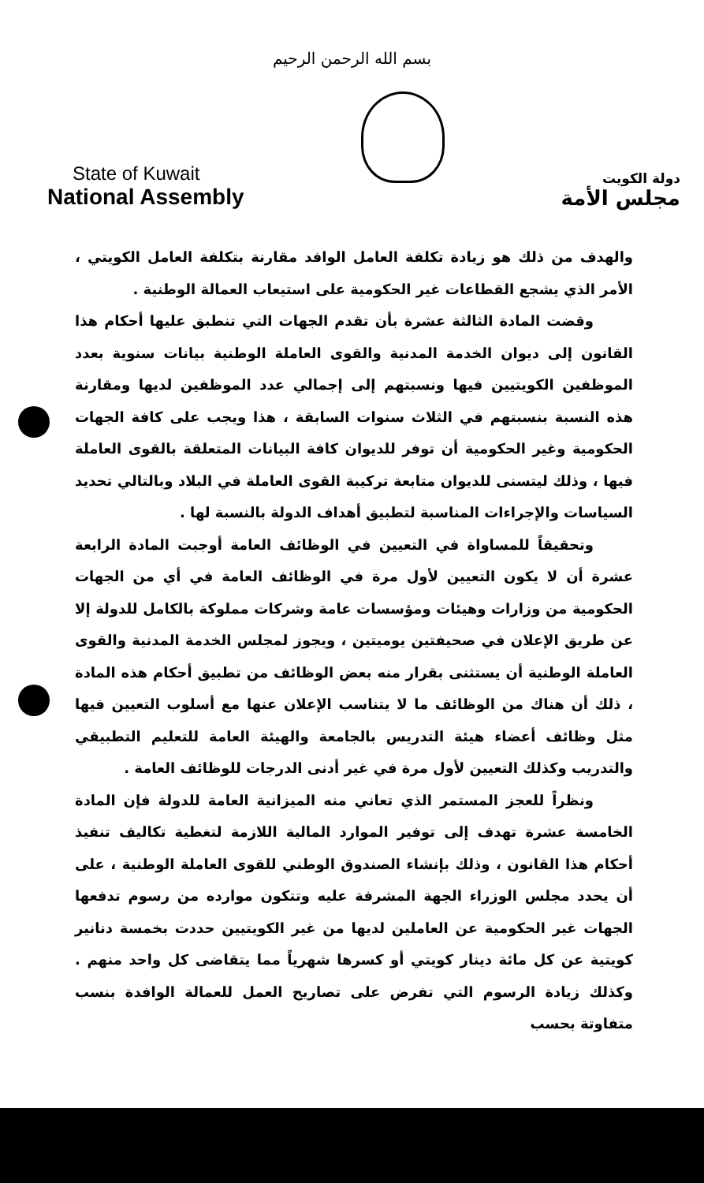بسم الله الرحمن الرحيم
State of Kuwait
National Assembly
دولة الكويت
مجلس الأمة
والهدف من ذلك هو زيادة تكلفة العامل الوافد مقارنة بتكلفة العامل الكويتي ، الأمر الذي يشجع القطاعات غير الحكومية على استيعاب العمالة الوطنية .
وقضت المادة الثالثة عشرة بأن تقدم الجهات التي تنطبق عليها أحكام هذا القانون إلى ديوان الخدمة المدنية والقوى العاملة الوطنية بيانات سنوية بعدد الموظفين الكويتيين فيها ونسبتهم إلى إجمالي عدد الموظفين لديها ومقارنة هذه النسبة بنسبتهم في الثلاث سنوات السابقة ، هذا ويجب على كافة الجهات الحكومية وغير الحكومية أن توفر للديوان كافة البيانات المتعلقة بالقوى العاملة فيها ، وذلك ليتسنى للديوان متابعة تركيبة القوى العاملة في البلاد وبالتالي تحديد السياسات والإجراءات المناسبة لتطبيق أهداف الدولة بالنسبة لها .
وتحقيقاً للمساواة في التعيين في الوظائف العامة أوجبت المادة الرابعة عشرة أن لا يكون التعيين لأول مرة في الوظائف العامة في أي من الجهات الحكومية من وزارات وهيئات ومؤسسات عامة وشركات مملوكة بالكامل للدولة إلا عن طريق الإعلان في صحيفتين يوميتين ، ويجوز لمجلس الخدمة المدنية والقوى العاملة الوطنية أن يستثنى بقرار منه بعض الوظائف من تطبيق أحكام هذه المادة ، ذلك أن هناك من الوظائف ما لا يتناسب الإعلان عنها مع أسلوب التعيين فيها مثل وظائف أعضاء هيئة التدريس بالجامعة والهيئة العامة للتعليم التطبيقي والتدريب وكذلك التعيين لأول مرة في غير أدنى الدرجات للوظائف العامة .
ونظراً للعجز المستمر الذي تعاني منه الميزانية العامة للدولة فإن المادة الخامسة عشرة تهدف إلى توفير الموارد المالية اللازمة لتغطية تكاليف تنفيذ أحكام هذا القانون ، وذلك بإنشاء الصندوق الوطني للقوى العاملة الوطنية ، على أن يحدد مجلس الوزراء الجهة المشرفة عليه وتتكون موارده من رسوم تدفعها الجهات غير الحكومية عن العاملين لديها من غير الكويتيين حددت بخمسة دنانير كويتية عن كل مائة دينار كويتي أو كسرها شهرياً مما يتقاضى كل واحد منهم . وكذلك زيادة الرسوم التي تفرض على تصاريح العمل للعمالة الوافدة بنسب متفاوتة بحسب